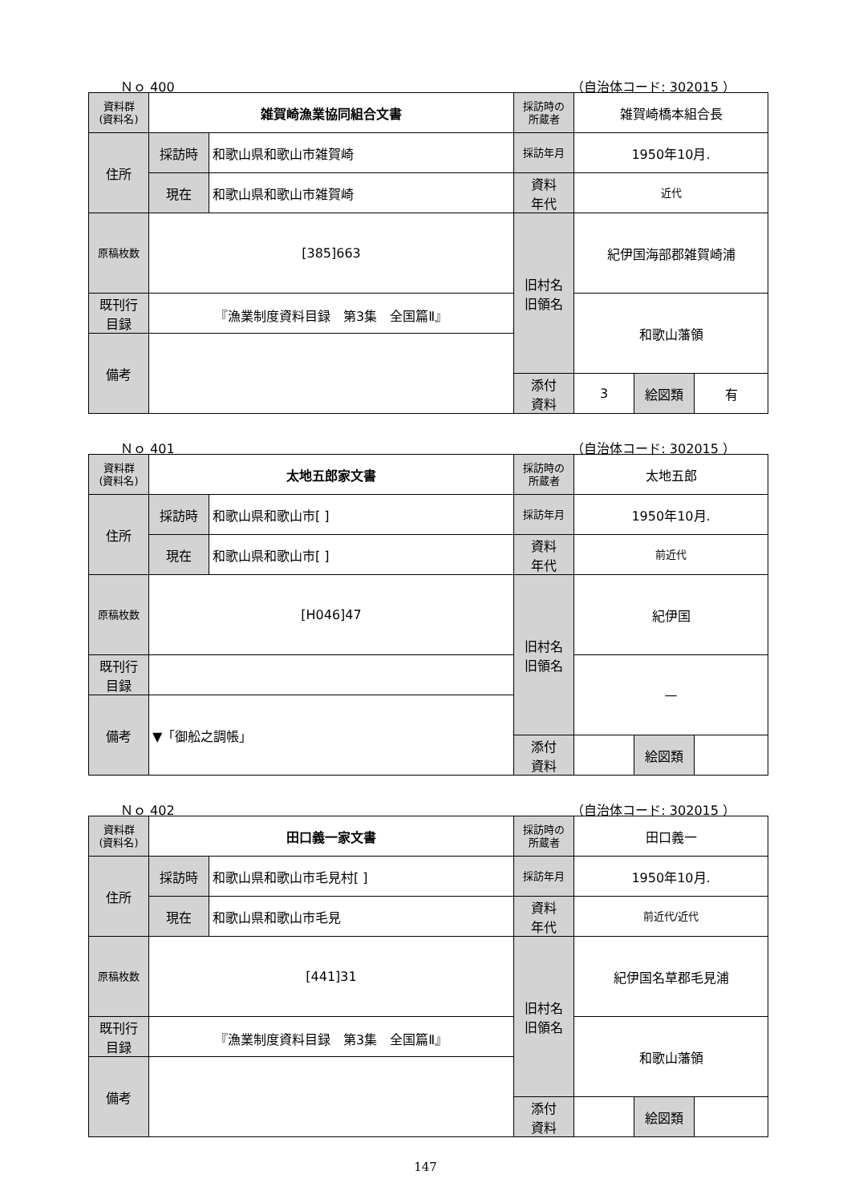Ｎｏ 400 （自治体コード: 302015 ）
| 資料群 (資料名) | 雑賀崎漁業協同組合文書 | | 採訪時の 所蔵者 | 雑賀崎橋本組合長 | | |
| 住所 | 採訪時 | 和歌山県和歌山市雑賀崎 | 採訪年月 | 1950年10月. | | |
| | 現在 | 和歌山県和歌山市雑賀崎 | 資料 年代 | 近代 | | |
| 原稿枚数 | [385]663 | | 旧村名 旧領名 | 紀伊国海部郡雑賀崎浦 | | |
| 既刊行 目録 | 『漁業制度資料目録 第3集 全国篇Ⅱ』 | | | 和歌山藩領 | | |
| 備考 | | | | | | |
| | | | 添付 資料 | 3 | 絵図類 | 有 |
Ｎｏ 401 （自治体コード: 302015 ）
| 資料群 (資料名) | 太地五郎家文書 | | 採訪時の 所蔵者 | 太地五郎 | | |
| 住所 | 採訪時 | 和歌山県和歌山市[ ] | 採訪年月 | 1950年10月. | | |
| | 現在 | 和歌山県和歌山市[ ] | 資料 年代 | 前近代 | | |
| 原稿枚数 | [H046]47 | | 旧村名 旧領名 | 紀伊国 | | |
| 既刊行 目録 | | | | — | | |
| 備考 | ▼「御舩之調帳」 | | | | | |
| | | | 添付 資料 | | 絵図類 | |
Ｎｏ 402 （自治体コード: 302015 ）
| 資料群 (資料名) | 田口義一家文書 | | 採訪時の 所蔵者 | 田口義一 | | |
| 住所 | 採訪時 | 和歌山県和歌山市毛見村[ ] | 採訪年月 | 1950年10月. | | |
| | 現在 | 和歌山県和歌山市毛見 | 資料 年代 | 前近代/近代 | | |
| 原稿枚数 | [441]31 | | 旧村名 旧領名 | 紀伊国名草郡毛見浦 | | |
| 既刊行 目録 | 『漁業制度資料目録 第3集 全国篇Ⅱ』 | | | 和歌山藩領 | | |
| 備考 | | | | | | |
| | | | 添付 資料 | | 絵図類 | |
147